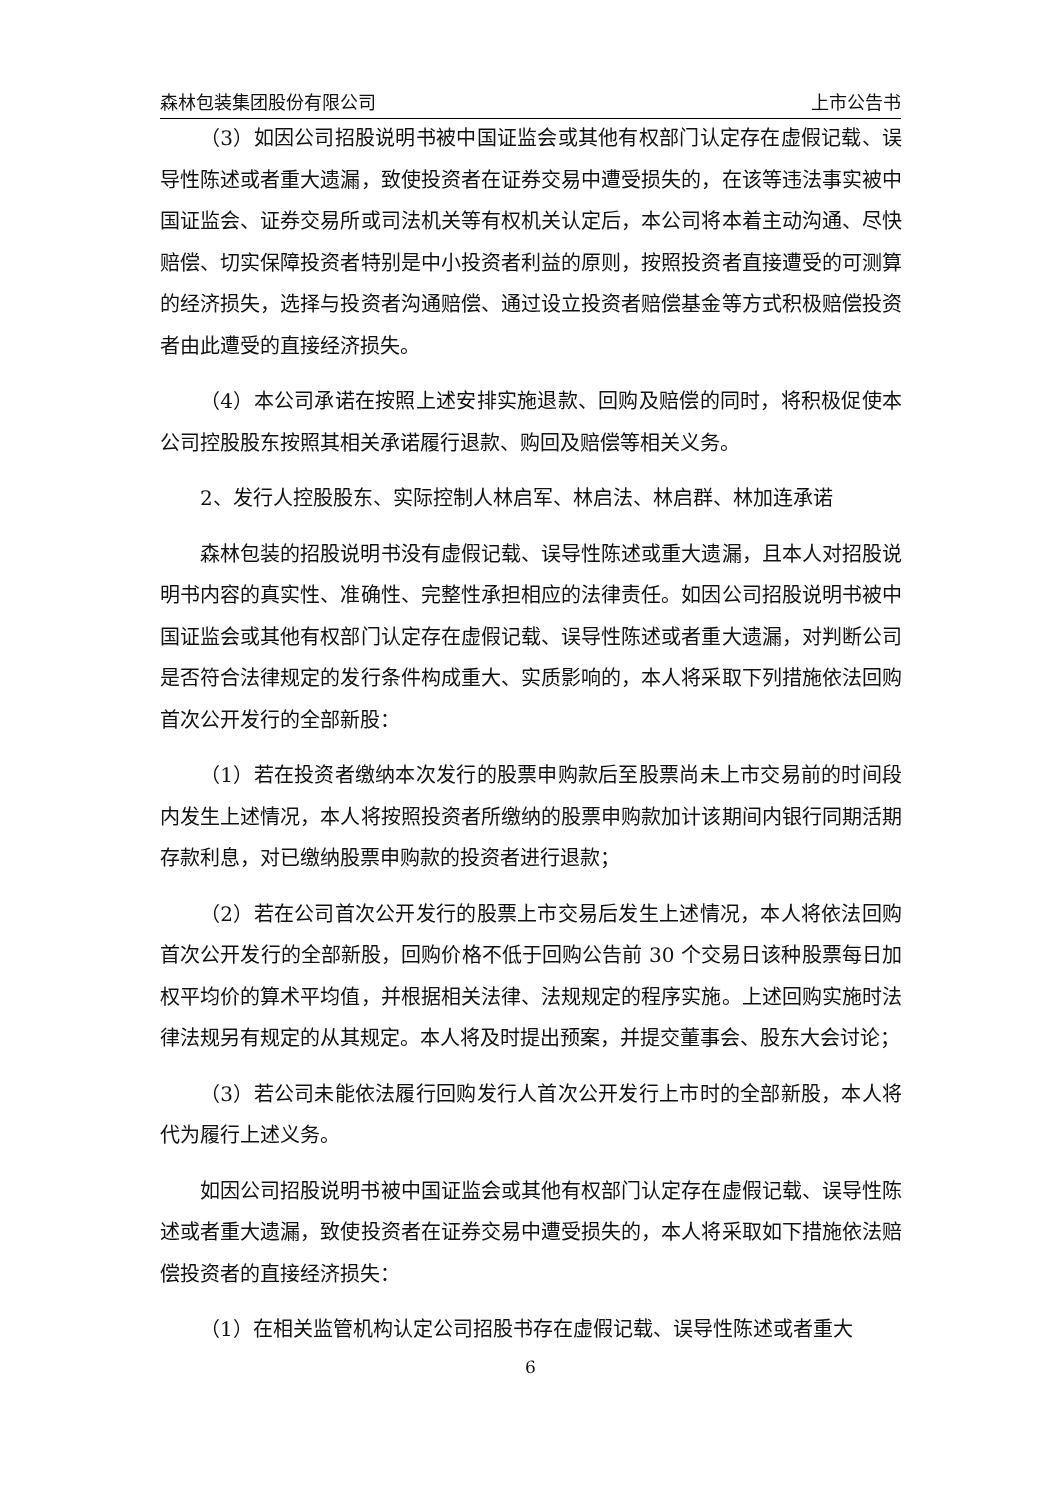森林包装集团股份有限公司 上市公告书
（3）如因公司招股说明书被中国证监会或其他有权部门认定存在虚假记载、误导性陈述或者重大遗漏，致使投资者在证券交易中遭受损失的，在该等违法事实被中国证监会、证券交易所或司法机关等有权机关认定后，本公司将本着主动沟通、尽快赔偿、切实保障投资者特别是中小投资者利益的原则，按照投资者直接遭受的可测算的经济损失，选择与投资者沟通赔偿、通过设立投资者赔偿基金等方式积极赔偿投资者由此遭受的直接经济损失。
（4）本公司承诺在按照上述安排实施退款、回购及赔偿的同时，将积极促使本公司控股股东按照其相关承诺履行退款、购回及赔偿等相关义务。
2、发行人控股股东、实际控制人林启军、林启法、林启群、林加连承诺
森林包装的招股说明书没有虚假记载、误导性陈述或重大遗漏，且本人对招股说明书内容的真实性、准确性、完整性承担相应的法律责任。如因公司招股说明书被中国证监会或其他有权部门认定存在虚假记载、误导性陈述或者重大遗漏，对判断公司是否符合法律规定的发行条件构成重大、实质影响的，本人将采取下列措施依法回购首次公开发行的全部新股：
（1）若在投资者缴纳本次发行的股票申购款后至股票尚未上市交易前的时间段内发生上述情况，本人将按照投资者所缴纳的股票申购款加计该期间内银行同期活期存款利息，对已缴纳股票申购款的投资者进行退款；
（2）若在公司首次公开发行的股票上市交易后发生上述情况，本人将依法回购首次公开发行的全部新股，回购价格不低于回购公告前 30 个交易日该种股票每日加权平均价的算术平均值，并根据相关法律、法规规定的程序实施。上述回购实施时法律法规另有规定的从其规定。本人将及时提出预案，并提交董事会、股东大会讨论；
（3）若公司未能依法履行回购发行人首次公开发行上市时的全部新股，本人将代为履行上述义务。
如因公司招股说明书被中国证监会或其他有权部门认定存在虚假记载、误导性陈述或者重大遗漏，致使投资者在证券交易中遭受损失的，本人将采取如下措施依法赔偿投资者的直接经济损失：
（1）在相关监管机构认定公司招股书存在虚假记载、误导性陈述或者重大
6